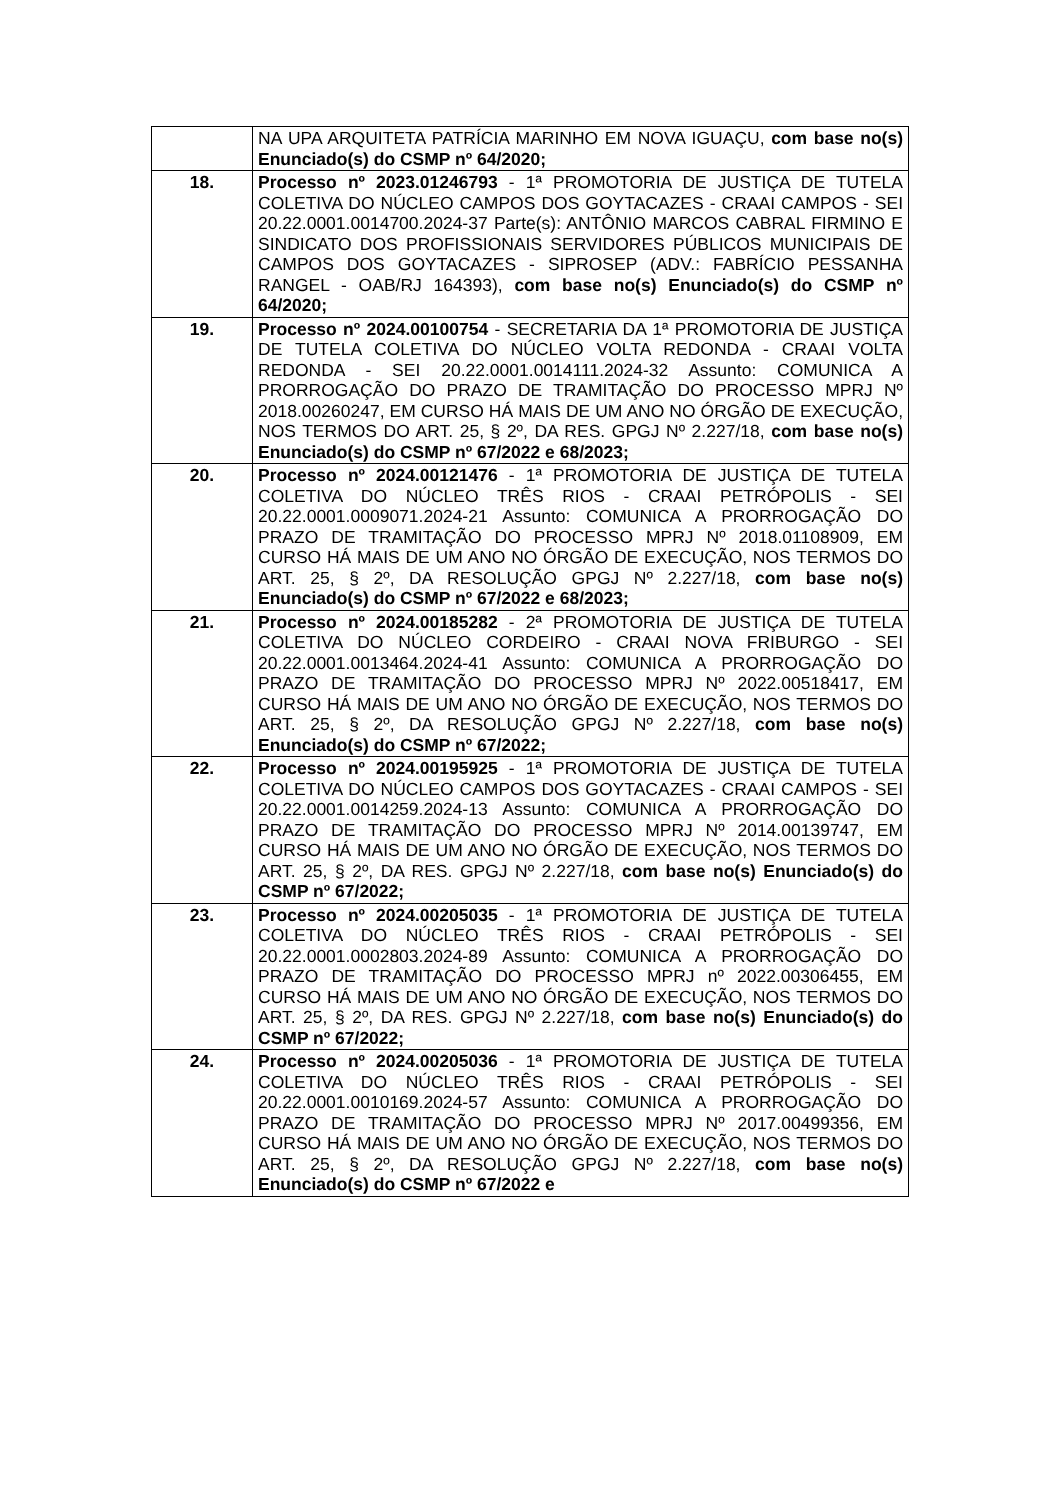| | NA UPA ARQUITETA PATRÍCIA MARINHO EM NOVA IGUAÇU, com base no(s) Enunciado(s) do CSMP nº 64/2020; |
| 18. | Processo nº 2023.01246793 - 1ª PROMOTORIA DE JUSTIÇA DE TUTELA COLETIVA DO NÚCLEO CAMPOS DOS GOYTACAZES - CRAAI CAMPOS - SEI 20.22.0001.0014700.2024-37 Parte(s): ANTÔNIO MARCOS CABRAL FIRMINO E SINDICATO DOS PROFISSIONAIS SERVIDORES PÚBLICOS MUNICIPAIS DE CAMPOS DOS GOYTACAZES - SIPROSEP (ADV.: FABRÍCIO PESSANHA RANGEL - OAB/RJ 164393), com base no(s) Enunciado(s) do CSMP nº 64/2020; |
| 19. | Processo nº 2024.00100754 - SECRETARIA DA 1ª PROMOTORIA DE JUSTIÇA DE TUTELA COLETIVA DO NÚCLEO VOLTA REDONDA - CRAAI VOLTA REDONDA - SEI 20.22.0001.0014111.2024-32 Assunto: COMUNICA A PRORROGAÇÃO DO PRAZO DE TRAMITAÇÃO DO PROCESSO MPRJ Nº 2018.00260247, EM CURSO HÁ MAIS DE UM ANO NO ÓRGÃO DE EXECUÇÃO, NOS TERMOS DO ART. 25, § 2º, DA RES. GPGJ Nº 2.227/18, com base no(s) Enunciado(s) do CSMP nº 67/2022 e 68/2023; |
| 20. | Processo nº 2024.00121476 - 1ª PROMOTORIA DE JUSTIÇA DE TUTELA COLETIVA DO NÚCLEO TRÊS RIOS - CRAAI PETRÓPOLIS - SEI 20.22.0001.0009071.2024-21 Assunto: COMUNICA A PRORROGAÇÃO DO PRAZO DE TRAMITAÇÃO DO PROCESSO MPRJ Nº 2018.01108909, EM CURSO HÁ MAIS DE UM ANO NO ÓRGÃO DE EXECUÇÃO, NOS TERMOS DO ART. 25, § 2º, DA RESOLUÇÃO GPGJ Nº 2.227/18, com base no(s) Enunciado(s) do CSMP nº 67/2022 e 68/2023; |
| 21. | Processo nº 2024.00185282 - 2ª PROMOTORIA DE JUSTIÇA DE TUTELA COLETIVA DO NÚCLEO CORDEIRO - CRAAI NOVA FRIBURGO - SEI 20.22.0001.0013464.2024-41 Assunto: COMUNICA A PRORROGAÇÃO DO PRAZO DE TRAMITAÇÃO DO PROCESSO MPRJ Nº 2022.00518417, EM CURSO HÁ MAIS DE UM ANO NO ÓRGÃO DE EXECUÇÃO, NOS TERMOS DO ART. 25, § 2º, DA RESOLUÇÃO GPGJ Nº 2.227/18, com base no(s) Enunciado(s) do CSMP nº 67/2022; |
| 22. | Processo nº 2024.00195925 - 1ª PROMOTORIA DE JUSTIÇA DE TUTELA COLETIVA DO NÚCLEO CAMPOS DOS GOYTACAZES - CRAAI CAMPOS - SEI 20.22.0001.0014259.2024-13 Assunto: COMUNICA A PRORROGAÇÃO DO PRAZO DE TRAMITAÇÃO DO PROCESSO MPRJ Nº 2014.00139747, EM CURSO HÁ MAIS DE UM ANO NO ÓRGÃO DE EXECUÇÃO, NOS TERMOS DO ART. 25, § 2º, DA RES. GPGJ Nº 2.227/18, com base no(s) Enunciado(s) do CSMP nº 67/2022; |
| 23. | Processo nº 2024.00205035 - 1ª PROMOTORIA DE JUSTIÇA DE TUTELA COLETIVA DO NÚCLEO TRÊS RIOS - CRAAI PETRÓPOLIS - SEI 20.22.0001.0002803.2024-89 Assunto: COMUNICA A PRORROGAÇÃO DO PRAZO DE TRAMITAÇÃO DO PROCESSO MPRJ nº 2022.00306455, EM CURSO HÁ MAIS DE UM ANO NO ÓRGÃO DE EXECUÇÃO, NOS TERMOS DO ART. 25, § 2º, DA RES. GPGJ Nº 2.227/18, com base no(s) Enunciado(s) do CSMP nº 67/2022; |
| 24. | Processo nº 2024.00205036 - 1ª PROMOTORIA DE JUSTIÇA DE TUTELA COLETIVA DO NÚCLEO TRÊS RIOS - CRAAI PETRÓPOLIS - SEI 20.22.0001.0010169.2024-57 Assunto: COMUNICA A PRORROGAÇÃO DO PRAZO DE TRAMITAÇÃO DO PROCESSO MPRJ Nº 2017.00499356, EM CURSO HÁ MAIS DE UM ANO NO ÓRGÃO DE EXECUÇÃO, NOS TERMOS DO ART. 25, § 2º, DA RESOLUÇÃO GPGJ Nº 2.227/18, com base no(s) Enunciado(s) do CSMP nº 67/2022 e |